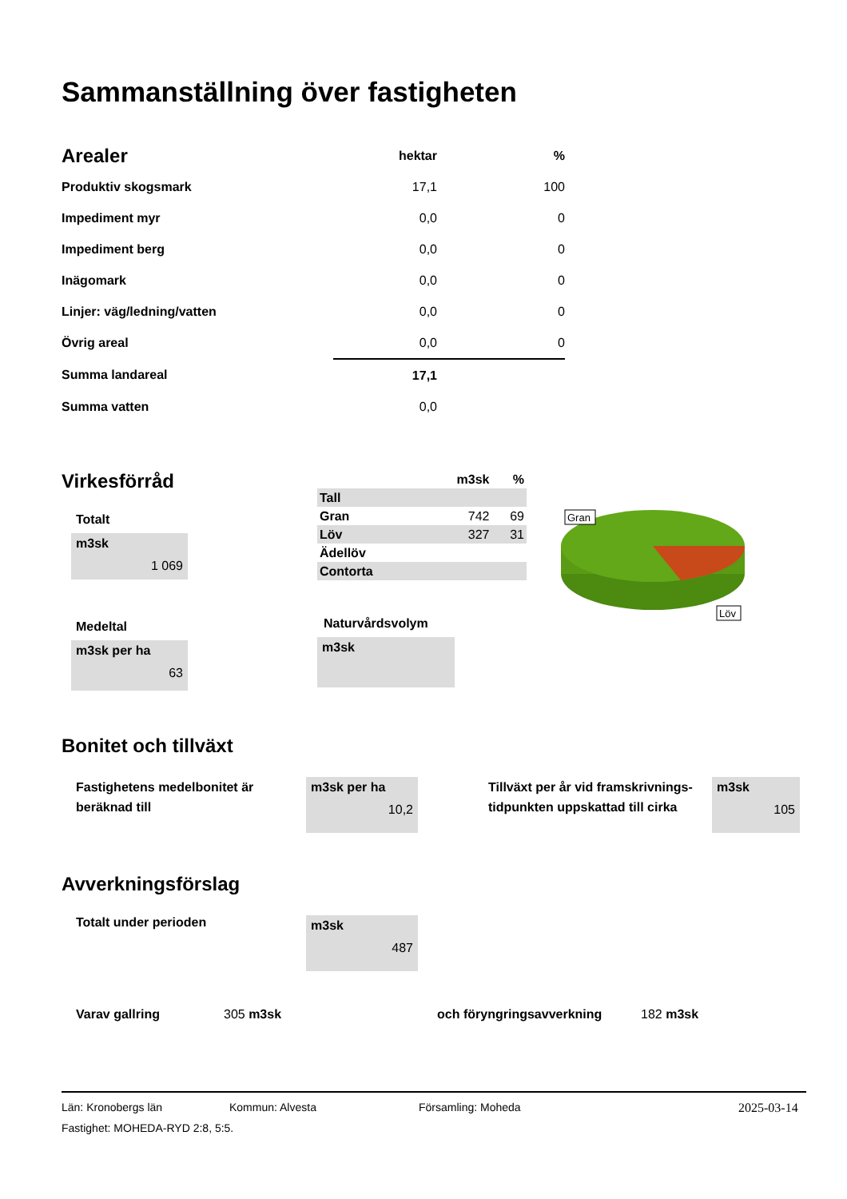Sammanställning över fastigheten
| Arealer | hektar | % |
| Produktiv skogsmark | 17,1 | 100 |
| Impediment myr | 0,0 | 0 |
| Impediment berg | 0,0 | 0 |
| Inägomark | 0,0 | 0 |
| Linjer: väg/ledning/vatten | 0,0 | 0 |
| Övrig areal | 0,0 | 0 |
| Summa landareal | 17,1 | |
| Summa vatten | 0,0 | |
Virkesförråd
Totalt
m3sk
1 069
Medeltal
m3sk per ha
63
| | m3sk | % |
| --- | --- | --- |
| Tall | | |
| Gran | 742 | 69 |
| Löv | 327 | 31 |
| Ädellöv | | |
| Contorta | | |
Naturvårdsvolym
m3sk
Gran
Löv
Bonitet och tillväxt
Fastighetens medelbonitet är beräknad till
m3sk per ha
10,2
Tillväxt per år vid framskrivnings-tidpunkten uppskattad till cirka
m3sk
105
Avverkningsförslag
Totalt under perioden
m3sk
487
Varav gallring 305 m3sk och föryngringsavverkning 182 m3sk
Län: Kronobergs län Kommun: Alvesta Församling: Moheda 2025-03-14
Fastighet: MOHEDA-RYD 2:8, 5:5.